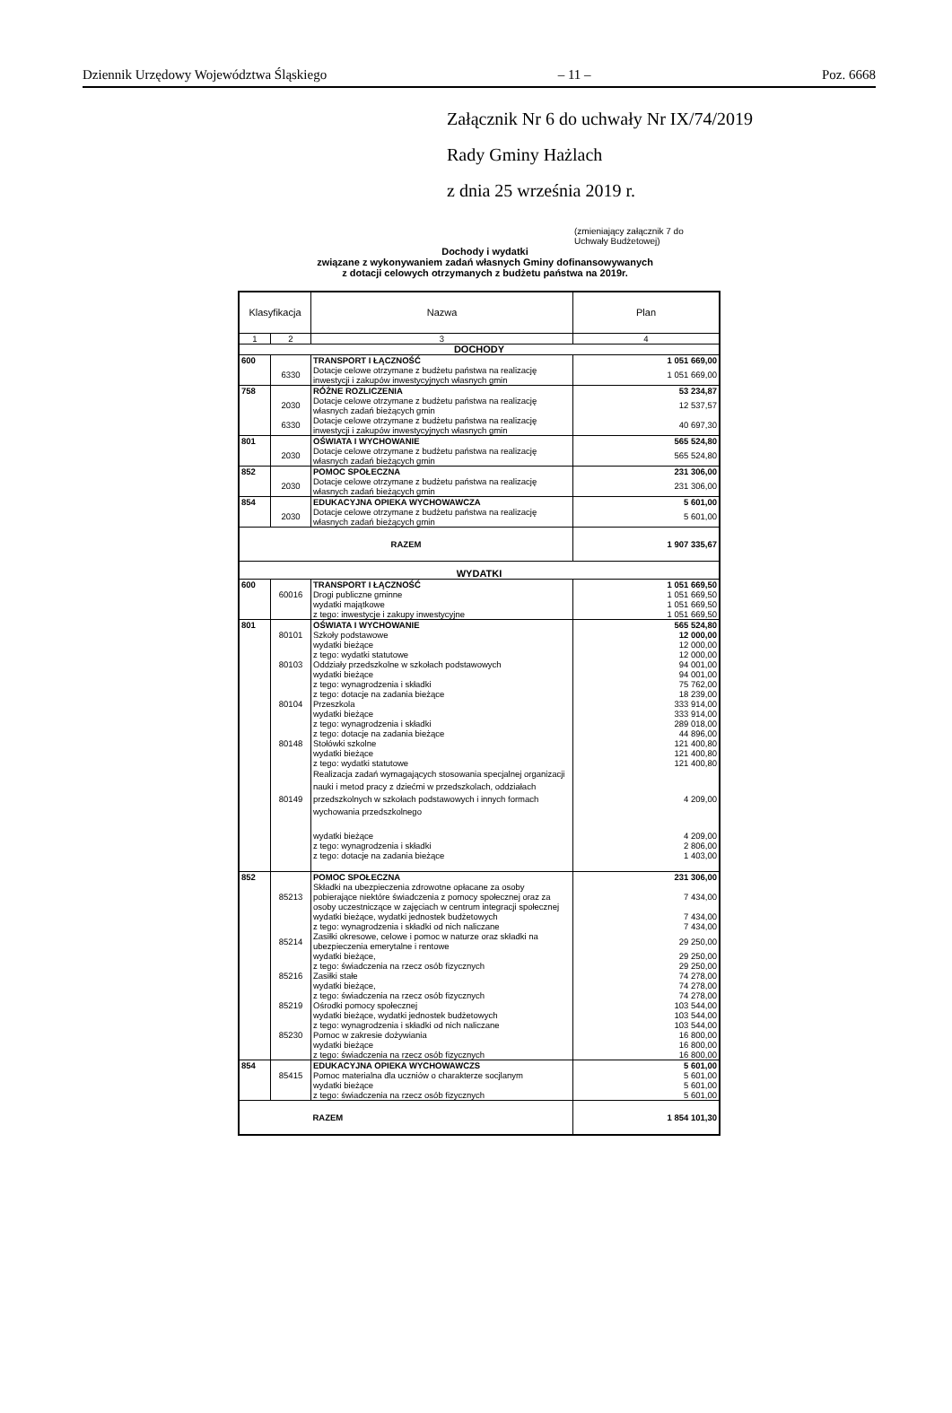Dziennik Urzędowy Województwa Śląskiego – 11 – Poz. 6668
Załącznik Nr 6 do uchwały Nr IX/74/2019
Rady Gminy Hażlach
z dnia 25 września 2019 r.
(zmieniający załącznik 7 do
Uchwały Budżetowej)
Dochody i wydatki
związane z wykonywaniem zadań własnych Gminy dofinansowywanych
z dotacji celowych otrzymanych z budżetu państwa na 2019r.
| Klasyfikacja | | Nazwa | Plan |
| --- | --- | --- | --- |
| 1 | 2 | 3 | 4 |
| DOCHODY | | | |
| 600 | | TRANSPORT I ŁĄCZNOŚĆ | 1 051 669,00 |
| | 6330 | Dotacje celowe otrzymane z budżetu państwa na realizację inwestycji i zakupów inwestycyjnych własnych gmin | 1 051 669,00 |
| 758 | | RÓŻNE ROZLICZENIA | 53 234,87 |
| | 2030 | Dotacje celowe otrzymane z budżetu państwa na realizację własnych zadań bieżących gmin | 12 537,57 |
| | 6330 | Dotacje celowe otrzymane z budżetu państwa na realizację inwestycji i zakupów inwestycyjnych własnych gmin | 40 697,30 |
| 801 | | OŚWIATA I WYCHOWANIE | 565 524,80 |
| | 2030 | Dotacje celowe otrzymane z budżetu państwa na realizację własnych zadań bieżących gmin | 565 524,80 |
| 852 | | POMOC SPOŁECZNA | 231 306,00 |
| | 2030 | Dotacje celowe otrzymane z budżetu państwa na realizację własnych zadań bieżących gmin | 231 306,00 |
| 854 | | EDUKACYJNA OPIEKA WYCHOWAWCZA | 5 601,00 |
| | 2030 | Dotacje celowe otrzymane z budżetu państwa na realizację własnych zadań bieżących gmin | 5 601,00 |
| RAZEM | | | 1 907 335,67 |
| WYDATKI | | | |
| 600 | | TRANSPORT I ŁĄCZNOŚĆ | 1 051 669,50 |
| | 60016 | Drogi publiczne gminne | 1 051 669,50 |
| | | wydatki majątkowe | 1 051 669,50 |
| | | z tego: inwestycje i zakupy inwestycyjne | 1 051 669,50 |
| 801 | | OŚWIATA I WYCHOWANIE | 565 524,80 |
| | 80101 | Szkoły podstawowe | 12 000,00 |
| | | wydatki bieżące | 12 000,00 |
| | | z tego: wydatki statutowe | 12 000,00 |
| | 80103 | Oddziały przedszkolne w szkołach podstawowych | 94 001,00 |
| | | wydatki bieżące | 94 001,00 |
| | | z tego: wynagrodzenia i składki | 75 762,00 |
| | | z tego: dotacje na zadania bieżące | 18 239,00 |
| | 80104 | Przeszkola | 333 914,00 |
| | | wydatki bieżące | 333 914,00 |
| | | z tego: wynagrodzenia i składki | 289 018,00 |
| | | z tego: dotacje na zadania bieżące | 44 896,00 |
| | 80148 | Stołówki szkolne | 121 400,80 |
| | | wydatki bieżące | 121 400,80 |
| | | z tego: wydatki statutowe | 121 400,80 |
| | 80149 | Realizacja zadań wymagających stosowania specjalnej organizacji nauki i metod pracy z dziećmi w przedszkolach, oddziałach przedszkolnych w szkołach podstawowych i innych formach wychowania przedszkolnego | 4 209,00 |
| | | wydatki bieżące | 4 209,00 |
| | | z tego: wynagrodzenia i składki | 2 806,00 |
| | | z tego: dotacje na zadania bieżące | 1 403,00 |
| 852 | | POMOC SPOŁECZNA | 231 306,00 |
| | 85213 | Składki na ubezpieczenia zdrowotne opłacane za osoby pobierające niektóre świadczenia z pomocy społecznej oraz za osoby uczestniczące w zajęciach w centrum integracji społecznej | 7 434,00 |
| | | wydatki bieżące, wydatki jednostek budżetowych | 7 434,00 |
| | | z tego: wynagrodzenia i składki od nich naliczane | 7 434,00 |
| | 85214 | Zasiłki okresowe, celowe i pomoc w naturze oraz składki na ubezpieczenia emerytalne i rentowe | 29 250,00 |
| | | wydatki bieżące, | 29 250,00 |
| | | z tego: świadczenia na rzecz osób fizycznych | 29 250,00 |
| | 85216 | Zasiłki stałe | 74 278,00 |
| | | wydatki bieżące, | 74 278,00 |
| | | z tego: świadczenia na rzecz osób fizycznych | 74 278,00 |
| | 85219 | Ośrodki pomocy społecznej | 103 544,00 |
| | | wydatki bieżące, wydatki jednostek budżetowych | 103 544,00 |
| | | z tego: wynagrodzenia i składki od nich naliczane | 103 544,00 |
| | 85230 | Pomoc w zakresie dożywiania | 16 800,00 |
| | | wydatki bieżące | 16 800,00 |
| | | z tego: świadczenia na rzecz osób fizycznych | 16 800,00 |
| 854 | | EDUKACYJNA OPIEKA WYCHOWAWCZS | 5 601,00 |
| | 85415 | Pomoc materialna dla uczniów o charakterze socjlanym | 5 601,00 |
| | | wydatki bieżące | 5 601,00 |
| | | z tego: świadczenia na rzecz osób fizycznych | 5 601,00 |
| | | RAZEM | 1 854 101,30 |